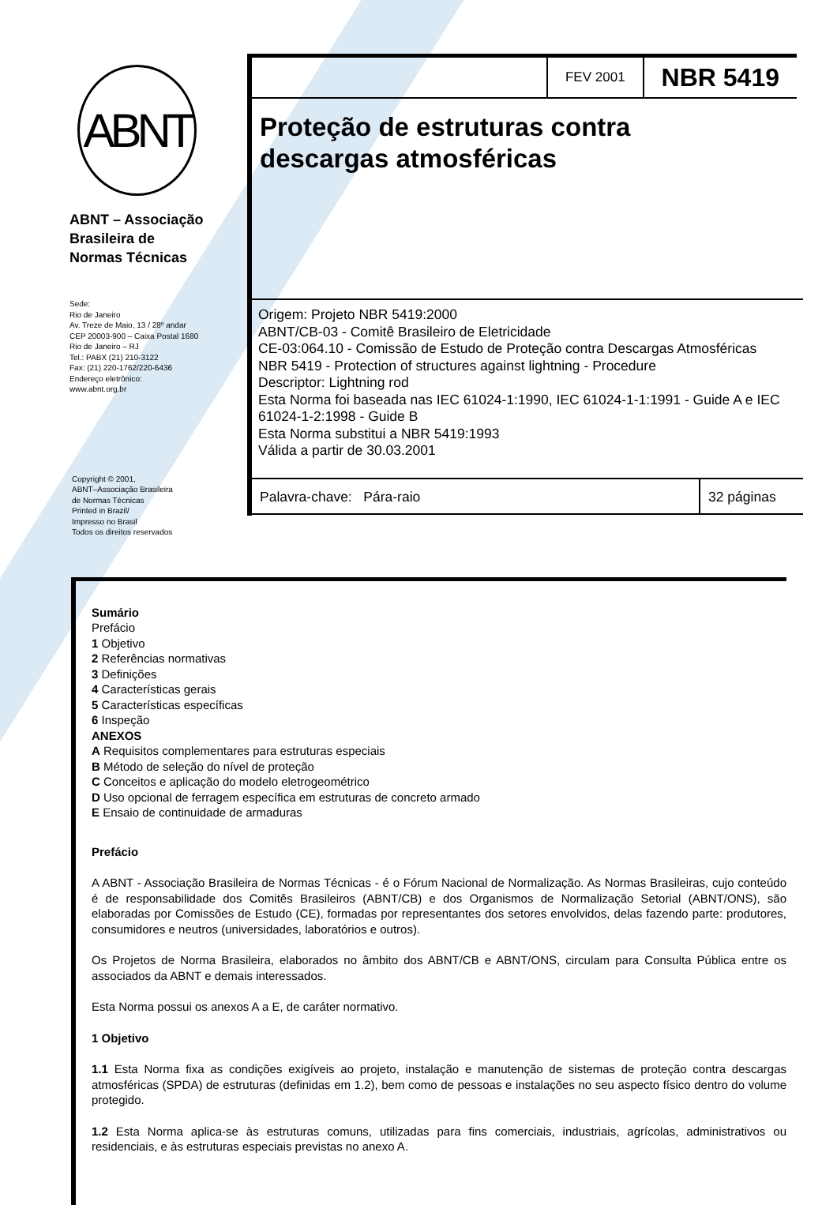ABNT
ABNT – Associação
Brasileira de
Normas Técnicas
Sede:
Rio de Janeiro
Av. Treze de Maio, 13 / 28º andar
CEP 20003-900 – Caixa Postal 1680
Rio de Janeiro – RJ
Tel.: PABX (21) 210-3122
Fax: (21) 220-1762/220-6436
Endereço eletrônico:
www.abnt.org.br
Copyright © 2001,
ABNT–Associação Brasileira
de Normas Técnicas
Printed in Brazil/
Impresso no Brasil
Todos os direitos reservados
FEV 2001
NBR 5419
Proteção de estruturas contra
descargas atmosféricas
Origem: Projeto NBR 5419:2000
ABNT/CB-03 - Comitê Brasileiro de Eletricidade
CE-03:064.10 - Comissão de Estudo de Proteção contra Descargas Atmosféricas
NBR 5419 - Protection of structures against lightning - Procedure
Descriptor: Lightning rod
Esta Norma foi baseada nas IEC 61024-1:1990, IEC 61024-1-1:1991 - Guide A e IEC 61024-1-2:1998 - Guide B
Esta Norma substitui a NBR 5419:1993
Válida a partir de 30.03.2001
Palavra-chave: Pára-raio 32 páginas
Sumário
Prefácio
1 Objetivo
2 Referências normativas
3 Definições
4 Características gerais
5 Características específicas
6 Inspeção
ANEXOS
A Requisitos complementares para estruturas especiais
B Método de seleção do nível de proteção
C Conceitos e aplicação do modelo eletrogeométrico
D Uso opcional de ferragem específica em estruturas de concreto armado
E Ensaio de continuidade de armaduras
Prefácio
A ABNT - Associação Brasileira de Normas Técnicas - é o Fórum Nacional de Normalização. As Normas Brasileiras, cujo conteúdo é de responsabilidade dos Comitês Brasileiros (ABNT/CB) e dos Organismos de Normalização Setorial (ABNT/ONS), são elaboradas por Comissões de Estudo (CE), formadas por representantes dos setores envolvidos, delas fazendo parte: produtores, consumidores e neutros (universidades, laboratórios e outros).
Os Projetos de Norma Brasileira, elaborados no âmbito dos ABNT/CB e ABNT/ONS, circulam para Consulta Pública entre os associados da ABNT e demais interessados.
Esta Norma possui os anexos A a E, de caráter normativo.
1 Objetivo
1.1 Esta Norma fixa as condições exigíveis ao projeto, instalação e manutenção de sistemas de proteção contra descargas atmosféricas (SPDA) de estruturas (definidas em 1.2), bem como de pessoas e instalações no seu aspecto físico dentro do volume protegido.
1.2 Esta Norma aplica-se às estruturas comuns, utilizadas para fins comerciais, industriais, agrícolas, administrativos ou residenciais, e às estruturas especiais previstas no anexo A.